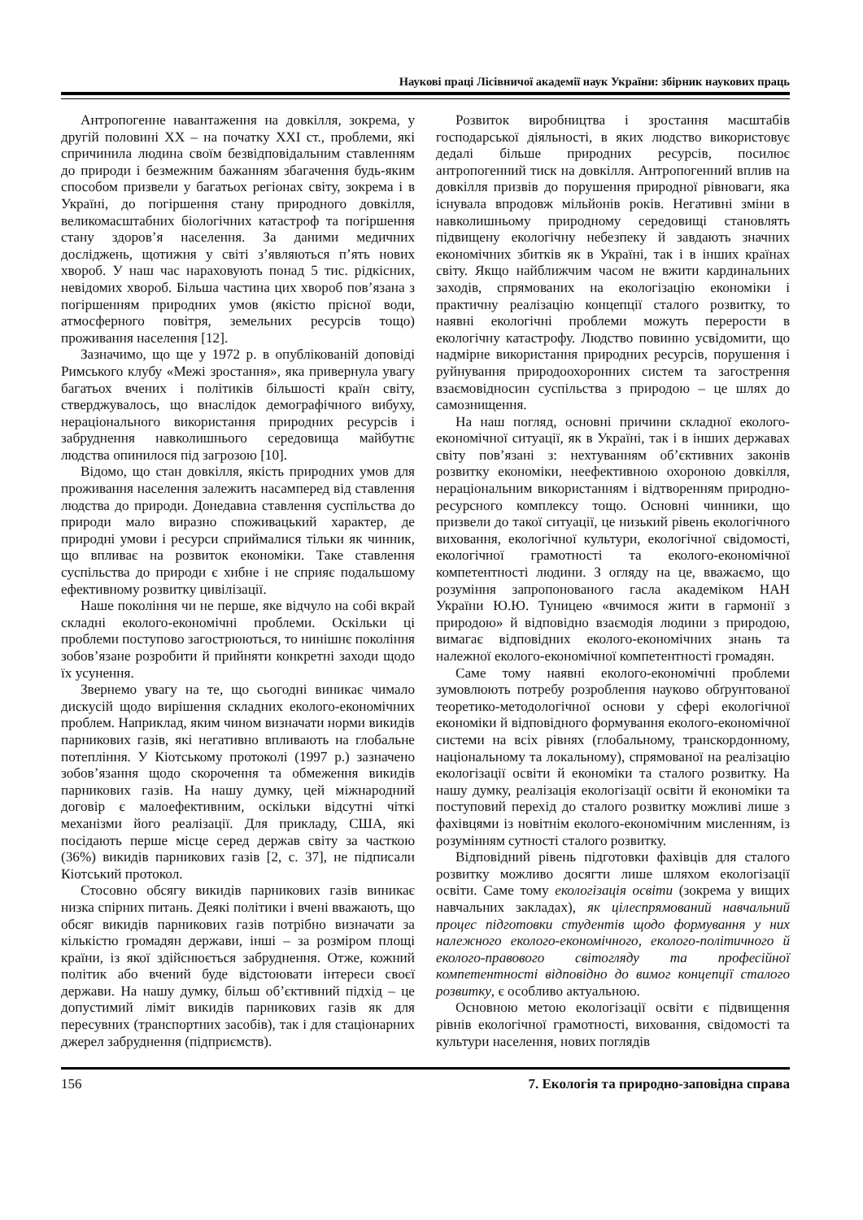Наукові праці Лісівничої академії наук України: збірник наукових праць
Антропогенне навантаження на довкілля, зокрема, у другій половині XX – на початку XXI ст., проблеми, які спричинила людина своїм безвідповідальним ставленням до природи і безмежним бажанням збагачення будь-яким способом призвели у багатьох регіонах світу, зокрема і в Україні, до погіршення стану природного довкілля, великомасштабних біологічних катастроф та погіршення стану здоров’я населення. За даними медичних досліджень, щотижня у світі з’являються п’ять нових хвороб. У наш час нараховують понад 5 тис. рідкісних, невідомих хвороб. Більша частина цих хвороб пов’язана з погіршенням природних умов (якістю прісної води, атмосферного повітря, земельних ресурсів тощо) проживання населення [12].
Зазначимо, що ще у 1972 р. в опублікованій доповіді Римського клубу «Межі зростання», яка привернула увагу багатьох вчених і політиків більшості країн світу, стверджувалось, що внаслідок демографічного вибуху, нераціонального використання природних ресурсів і забруднення навколишнього середовища майбутнє людства опинилося під загрозою [10].
Відомо, що стан довкілля, якість природних умов для проживання населення залежить насамперед від ставлення людства до природи. Донедавна ставлення суспільства до природи мало виразно споживацький характер, де природні умови і ресурси сприймалися тільки як чинник, що впливає на розвиток економіки. Таке ставлення суспільства до природи є хибне і не сприяє подальшому ефективному розвитку цивілізації.
Наше покоління чи не перше, яке відчуло на собі вкрай складні еколого-економічні проблеми. Оскільки ці проблеми поступово загострюються, то нинішнє покоління зобов’язане розробити й прийняти конкретні заходи щодо їх усунення.
Звернемо увагу на те, що сьогодні виникає чимало дискусій щодо вирішення складних еколого-економічних проблем. Наприклад, яким чином визначати норми викидів парникових газів, які негативно впливають на глобальне потепління. У Кіотському протоколі (1997 р.) зазначено зобов’язання щодо скорочення та обмеження викидів парникових газів. На нашу думку, цей міжнародний договір є малоефективним, оскільки відсутні чіткі механізми його реалізації. Для прикладу, США, які посідають перше місце серед держав світу за часткою (36%) викидів парникових газів [2, с. 37], не підписали Кіотський протокол.
Стосовно обсягу викидів парникових газів виникає низка спірних питань. Деякі політики і вчені вважають, що обсяг викидів парникових газів потрібно визначати за кількістю громадян держави, інші – за розміром площі країни, із якої здійснюється забруднення. Отже, кожний політик або вчений буде відстоювати інтереси своєї держави. На нашу думку, більш об’єктивний підхід – це допустимий ліміт викидів парникових газів як для пересувних (транспортних засобів), так і для стаціонарних джерел забруднення (підприємств).
Розвиток виробництва і зростання масштабів господарської діяльності, в яких людство використовує дедалі більше природних ресурсів, посилює антропогенний тиск на довкілля. Антропогенний вплив на довкілля призвів до порушення природної рівноваги, яка існувала впродовж мільйонів років. Негативні зміни в навколишньому природному середовищі становлять підвищену екологічну небезпеку й завдають значних економічних збитків як в Україні, так і в інших країнах світу. Якщо найближчим часом не вжити кардинальних заходів, спрямованих на екологізацію економіки і практичну реалізацію концепції сталого розвитку, то наявні екологічні проблеми можуть перерости в екологічну катастрофу. Людство повинно усвідомити, що надмірне використання природних ресурсів, порушення і руйнування природоохоронних систем та загострення взаємовідносин суспільства з природою – це шлях до самознищення.
На наш погляд, основні причини складної еколого-економічної ситуації, як в Україні, так і в інших державах світу пов’язані з: нехтуванням об’єктивних законів розвитку економіки, неефективною охороною довкілля, нераціональним використанням і відтворенням природно-ресурсного комплексу тощо. Основні чинники, що призвели до такої ситуації, це низький рівень екологічного виховання, екологічної культури, екологічної свідомості, екологічної грамотності та еколого-економічної компетентності людини. З огляду на це, вважаємо, що розуміння запропонованого гасла академіком НАН України Ю.Ю. Туницею «вчимося жити в гармонії з природою» й відповідно взаємодія людини з природою, вимагає відповідних еколого-економічних знань та належної еколого-економічної компетентності громадян.
Саме тому наявні еколого-економічні проблеми зумовлюють потребу розроблення науково обґрунтованої теоретико-методологічної основи у сфері екологічної економіки й відповідного формування еколого-економічної системи на всіх рівнях (глобальному, транскордонному, національному та локальному), спрямованої на реалізацію екологізації освіти й економіки та сталого розвитку. На нашу думку, реалізація екологізації освіти й економіки та поступовий перехід до сталого розвитку можливі лише з фахівцями із новітнім еколого-економічним мисленням, із розумінням сутності сталого розвитку.
Відповідний рівень підготовки фахівців для сталого розвитку можливо досягти лише шляхом екологізації освіти. Саме тому екологізація освіти (зокрема у вищих навчальних закладах), як цілеспрямований навчальний процес підготовки студентів щодо формування у них належного еколого-економічного, еколого-політичного й еколого-правового світогляду та професійної компетентності відповідно до вимог концепції сталого розвитку, є особливо актуальною.
Основною метою екологізації освіти є підвищення рівнів екологічної грамотності, виховання, свідомості та культури населення, нових поглядів
156 7. Екологія та природно-заповідна справа